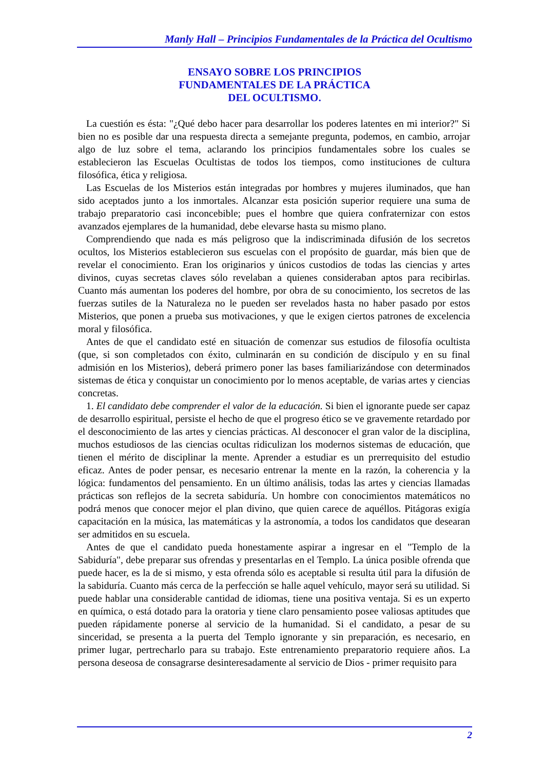Manly Hall – Principios Fundamentales de la Práctica del Ocultismo
ENSAYO SOBRE LOS PRINCIPIOS
FUNDAMENTALES DE LA PRÁCTICA
DEL OCULTISMO.
La cuestión es ésta: "¿Qué debo hacer para desarrollar los poderes latentes en mi interior?" Si bien no es posible dar una respuesta directa a semejante pregunta, podemos, en cambio, arrojar algo de luz sobre el tema, aclarando los principios fundamentales sobre los cuales se establecieron las Escuelas Ocultistas de todos los tiempos, como instituciones de cultura filosófica, ética y religiosa.
Las Escuelas de los Misterios están integradas por hombres y mujeres iluminados, que han sido aceptados junto a los inmortales. Alcanzar esta posición superior requiere una suma de trabajo preparatorio casi inconcebible; pues el hombre que quiera confraternizar con estos avanzados ejemplares de la humanidad, debe elevarse hasta su mismo plano.
Comprendiendo que nada es más peligroso que la indiscriminada difusión de los secretos ocultos, los Misterios establecieron sus escuelas con el propósito de guardar, más bien que de revelar el conocimiento. Eran los originarios y únicos custodios de todas las ciencias y artes divinos, cuyas secretas claves sólo revelaban a quienes consideraban aptos para recibirlas. Cuanto más aumentan los poderes del hombre, por obra de su conocimiento, los secretos de las fuerzas sutiles de la Naturaleza no le pueden ser revelados hasta no haber pasado por estos Misterios, que ponen a prueba sus motivaciones, y que le exigen ciertos patrones de excelencia moral y filosófica.
Antes de que el candidato esté en situación de comenzar sus estudios de filosofía ocultista (que, si son completados con éxito, culminarán en su condición de discípulo y en su final admisión en los Misterios), deberá primero poner las bases familiarizándose con determinados sistemas de ética y conquistar un conocimiento por lo menos aceptable, de varias artes y ciencias concretas.
1. El candidato debe comprender el valor de la educación. Si bien el ignorante puede ser capaz de desarrollo espiritual, persiste el hecho de que el progreso ético se ve gravemente retardado por el desconocimiento de las artes y ciencias prácticas. Al desconocer el gran valor de la disciplina, muchos estudiosos de las ciencias ocultas ridiculizan los modernos sistemas de educación, que tienen el mérito de disciplinar la mente. Aprender a estudiar es un prerrequisito del estudio eficaz. Antes de poder pensar, es necesario entrenar la mente en la razón, la coherencia y la lógica: fundamentos del pensamiento. En un último análisis, todas las artes y ciencias llamadas prácticas son reflejos de la secreta sabiduría. Un hombre con conocimientos matemáticos no podrá menos que conocer mejor el plan divino, que quien carece de aquéllos. Pitágoras exigía capacitación en la música, las matemáticas y la astronomía, a todos los candidatos que desearan ser admitidos en su escuela.
Antes de que el candidato pueda honestamente aspirar a ingresar en el "Templo de la Sabiduría", debe preparar sus ofrendas y presentarlas en el Templo. La única posible ofrenda que puede hacer, es la de si mismo, y esta ofrenda sólo es aceptable si resulta útil para la difusión de la sabiduría. Cuanto más cerca de la perfección se halle aquel vehículo, mayor será su utilidad. Si puede hablar una considerable cantidad de idiomas, tiene una positiva ventaja. Si es un experto en química, o está dotado para la oratoria y tiene claro pensamiento posee valiosas aptitudes que pueden rápidamente ponerse al servicio de la humanidad. Si el candidato, a pesar de su sinceridad, se presenta a la puerta del Templo ignorante y sin preparación, es necesario, en primer lugar, pertrecharlo para su trabajo. Este entrenamiento preparatorio requiere años. La persona deseosa de consagrarse desinteresadamente al servicio de Dios - primer requisito para
2